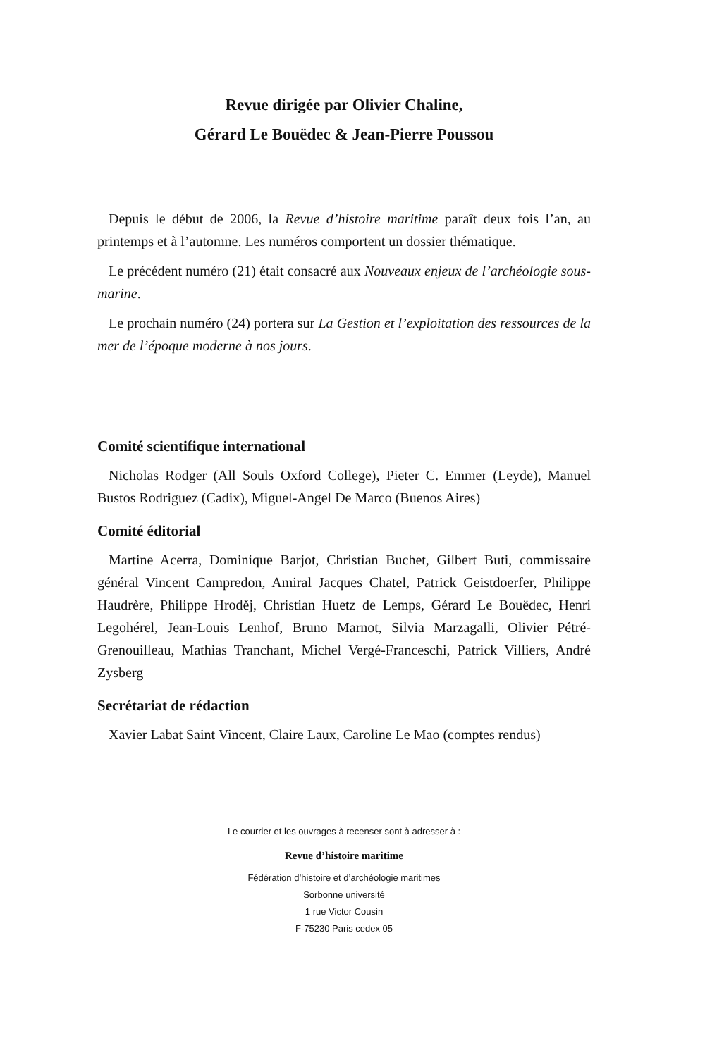Revue dirigée par Olivier Chaline,
Gérard Le Bouëdec & Jean-Pierre Poussou
Depuis le début de 2006, la Revue d’histoire maritime paraît deux fois l’an, au printemps et à l’automne. Les numéros comportent un dossier thématique.
Le précédent numéro (21) était consacré aux Nouveaux enjeux de l’archéologie sous-marine.
Le prochain numéro (24) portera sur La Gestion et l’exploitation des ressources de la mer de l’époque moderne à nos jours.
Comité scientifique international
Nicholas Rodger (All Souls Oxford College), Pieter C. Emmer (Leyde), Manuel Bustos Rodriguez (Cadix), Miguel-Angel De Marco (Buenos Aires)
Comité éditorial
Martine Acerra, Dominique Barjot, Christian Buchet, Gilbert Buti, commissaire général Vincent Campredon, Amiral Jacques Chatel, Patrick Geistdoerfer, Philippe Haudrère, Philippe Hroděj, Christian Huetz de Lemps, Gérard Le Bouëdec, Henri Legohérel, Jean-Louis Lenhof, Bruno Marnot, Silvia Marzagalli, Olivier Pétré-Grenouilleau, Mathias Tranchant, Michel Vergé-Franceschi, Patrick Villiers, André Zysberg
Secrétariat de rédaction
Xavier Labat Saint Vincent, Claire Laux, Caroline Le Mao (comptes rendus)
Le courrier et les ouvrages à recenser sont à adresser à :
Revue d’histoire maritime
Fédération d’histoire et d’archéologie maritimes
Sorbonne université
1 rue Victor Cousin
F-75230 Paris cedex 05